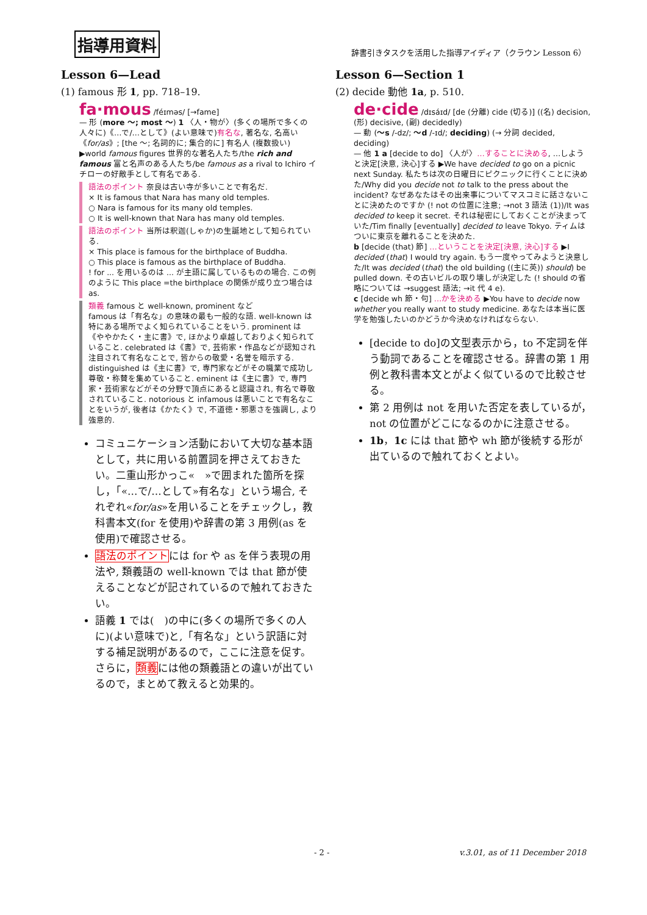指導用資料 辞書引きタスクを活用した指導アイディア（クラウン Lesson 6）
Lesson 6—Lead
(1) famous 形 1, pp. 718–19.
fa·mous /féɪməs/ [→fame]
— 形 (more ～; most ～) 1 〈人・物が〉(多くの場所で多くの人々に)《…で/…として》(よい意味で)有名な, 著名な, 名高い《for/as》; [the ～; 名詞的に; 集合的に] 有名人 (複数扱い) ▶world famous figures 世界的な著名人たち/the rich and famous 富と名声のある人たち/be famous as a rival to Ichiro イチローの好敵手として有名である.
語法のポイント 奈良は古い寺が多いことで有名だ.
× It is famous that Nara has many old temples.
○ Nara is famous for its many old temples.
○ It is well-known that Nara has many old temples.
語法のポイント 当所は釈迦(しゃか)の生誕地として知られている.
× This place is famous for the birthplace of Buddha.
○ This place is famous as the birthplace of Buddha.
! for ... を用いるのは ... が主語に属しているものの場合. この例のように This place =the birthplace の関係が成り立つ場合は as.
類義 famous と well-known, prominent など
famous は「有名な」の意味の最も一般的な語. well-known は特にある場所でよく知られていることをいう. prominent は《ややかたく・主に書》で, ほかより卓越しておりよく知られていること. celebrated は《書》で, 芸術家・作品などが認知され注目されて有名なことで, 皆からの敬愛・名誉を暗示する. distinguished は《主に書》で, 専門家などがその職業で成功し尊敬・称賛を集めていること. eminent は《主に書》で, 専門家・芸術家などがその分野で頂点にあると認識され, 有名で尊敬されていること. notorious と infamous は悪いことで有名なことをいうが, 後者は《かたく》で, 不道徳・邪悪さを強調し, より強意的.
コミュニケーション活動において大切な基本語として，共に用いる前置詞を押さえておきたい。二重山形かっこ«　»で囲まれた箇所を探し，「«…で/…として»有名な」という場合, それぞれ«for/as»を用いることをチェックし，教科書本文(for を使用)や辞書の第 3 用例(as を使用)で確認させる。
語法のポイントには for や as を伴う表現の用法や, 類義語の well-known では that 節が使えることなどが記されているので触れておきたい。
語義 1 では(　)の中に(多くの場所で多くの人に)(よい意味で)と,「有名な」という訳語に対する補足説明があるので，ここに注意を促す。さらに，類義には他の類義語との違いが出ているので，まとめて教えると効果的。
Lesson 6—Section 1
(2) decide 動他 1a, p. 510.
de·cide /dɪsáɪd/ [de (分離) cide (切る)] ((名) decision, (形) decisive, (副) decidedly)
— 動 (～s /-dz/; ～d /-ɪd/; deciding) (→ 分詞 decided, deciding)
— 他 1 a [decide to do] 〈人が〉…することに決める, …しようと決定[決意, 決心]する ▶We have decided to go on a picnic next Sunday. 私たちは次の日曜日にピクニックに行くことに決めた/Why did you decide not to talk to the press about the incident? なぜあなたはその出来事についてマスコミに話さないことに決めたのですか (! not の位置に注意; →not 3 語法 (1))/It was decided to keep it secret. それは秘密にしておくことが決まっていた/Tim finally [eventually] decided to leave Tokyo. ティムはついに東京を離れることを決めた.
b [decide (that) 節] …ということを決定[決意, 決心]する ▶I decided (that) I would try again. もう一度やってみようと決意した/It was decided (that) the old building ((主に英)) should) be pulled down. その古いビルの取り壊しが決定した (! should の省略については →suggest 語法; →it 代 4 e).
c [decide wh 節・句] …かを決める ▶You have to decide now whether you really want to study medicine. あなたは本当に医学を勉強したいのかどうか今決めなければならない.
[decide to do]の文型表示から，to 不定詞を伴う動詞であることを確認させる。辞書の第 1 用例と教科書本文とがよく似ているので比較させる。
第 2 用例は not を用いた否定を表しているが，not の位置がどこになるのかに注意させる。
1b，1c には that 節や wh 節が後続する形が出ているので触れておくとよい。
- 2 - v.3.01, as of 11 December 2018